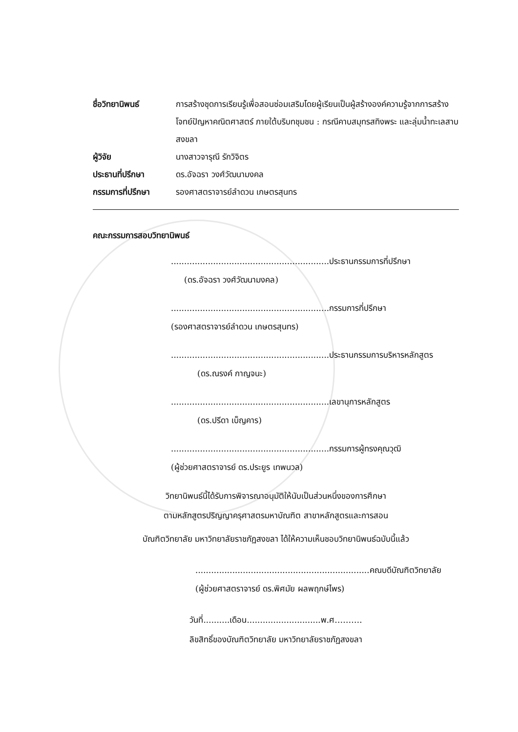ชื่อวิทยานิพนธ์ การสร้างชุดการเรียนรู้เพื่อสอนซ่อมเสริมโดยผู้เรียนเป็นผู้สร้างองค์ความรู้จากการสร้างโจทย์ปัญหาคณิตศาสตร์ ภายใต้บริบทชุมชน : กรณีคาบสมุทรสทิงพระ และลุ่มน้ำทะเลสาบสงขลา
ผู้วิจัย นางสาวจารุณี รักวิจิตร
ประธานที่ปรึกษา ดร.อัจฉรา วงศ์วัฒนามงคล
กรรมการที่ปรึกษา รองศาสตราจารย์ลำดวน เกษตรสุนทร
คณะกรรมการสอบวิทยานิพนธ์
............................................................ประธานกรรมการที่ปรึกษา
(ดร.อัจฉรา วงศ์วัฒนามงคล)
............................................................กรรมการที่ปรึกษา
(รองศาสตราจารย์ลำดวน เกษตรสุนทร)
............................................................ประธานกรรมการบริหารหลักสูตร
(ดร.ณรงค์ กาญจนะ)
............................................................เลขานุการหลักสูตร
(ดร.ปรีดา เบ็ญคาร)
............................................................กรรมการผู้ทรงคุณวุฒิ
(ผู้ช่วยศาสตราจารย์ ดร.ประยูร เทพนวล)
วิทยานิพนธ์นี้ได้รับการพิจารณาอนุมัติให้นับเป็นส่วนหนึ่งของการศึกษา
ตามหลักสูตรปริญญาครุศาสตรมหาบัณฑิต สาขาหลักสูตรและการสอน
บัณฑิตวิทยาลัย มหาวิทยาลัยราชภัฏสงขลา ได้ให้ความเห็นชอบวิทยานิพนธ์ฉบับนี้แล้ว
..................................................................คณบดีบัณฑิตวิทยาลัย
(ผู้ช่วยศาสตราจารย์ ดร.พิศมัย ผลพฤกษ์ไพร)
วันที่..........เดือน............................พ.ศ……….
ลิขสิทธิ์ของบัณฑิตวิทยาลัย มหาวิทยาลัยราชภัฏสงขลา